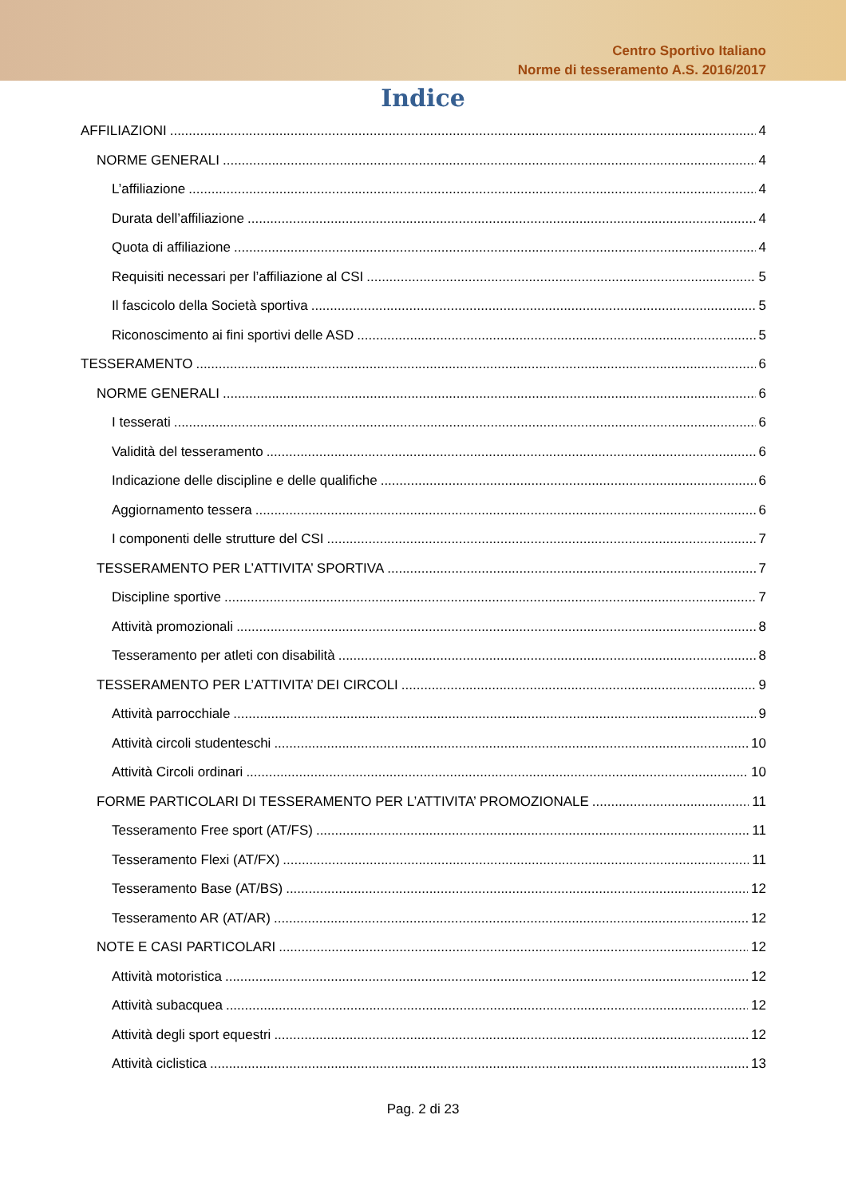Centro Sportivo Italiano
Norme di tesseramento A.S. 2016/2017
Indice
AFFILIAZIONI 4
NORME GENERALI 4
L’affiliazione 4
Durata dell’affiliazione 4
Quota di affiliazione 4
Requisiti necessari per l’affiliazione al CSI 5
Il fascicolo della Società sportiva 5
Riconoscimento ai fini sportivi delle ASD 5
TESSERAMENTO 6
NORME GENERALI 6
I tesserati 6
Validità del tesseramento 6
Indicazione delle discipline e delle qualifiche 6
Aggiornamento tessera 6
I componenti delle strutture del CSI 7
TESSERAMENTO PER L’ATTIVITA’ SPORTIVA 7
Discipline sportive 7
Attività promozionali 8
Tesseramento per atleti con disabilità 8
TESSERAMENTO PER L’ATTIVITA’ DEI CIRCOLI 9
Attività parrocchiale 9
Attività circoli studenteschi 10
Attività Circoli ordinari 10
FORME PARTICOLARI DI TESSERAMENTO PER L’ATTIVITA’ PROMOZIONALE 11
Tesseramento Free sport (AT/FS) 11
Tesseramento Flexi (AT/FX) 11
Tesseramento Base (AT/BS) 12
Tesseramento AR (AT/AR) 12
NOTE E CASI PARTICOLARI 12
Attività motoristica 12
Attività subacquea 12
Attività degli sport equestri 12
Attività ciclistica 13
Pag. 2 di 23